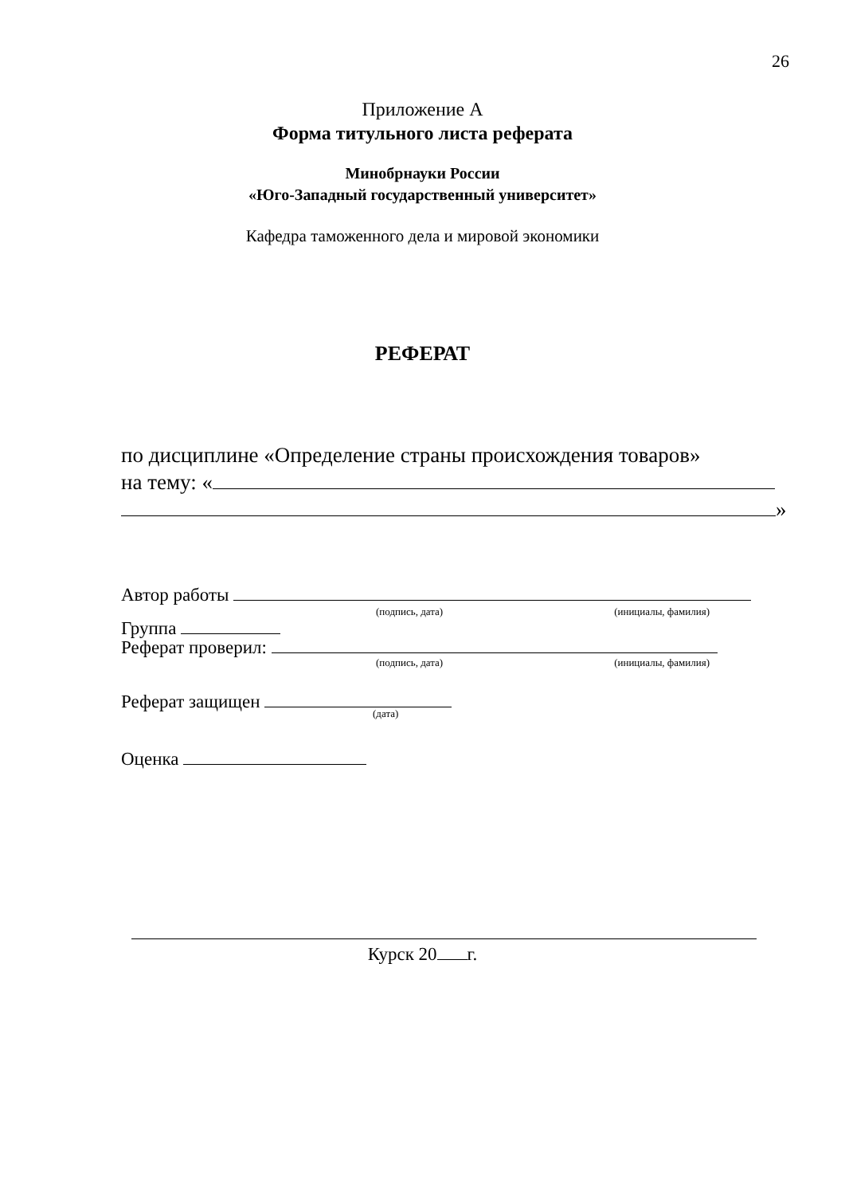26
Приложение А
Форма титульного листа реферата
Минобрнауки России
«Юго-Западный государственный университет»
Кафедра таможенного дела и мировой экономики
РЕФЕРАТ
по дисциплине «Определение страны происхождения товаров»
на тему: «
»
Автор работы
(подпись, дата) (инициалы, фамилия)
Группа
Реферат проверил:
(подпись, дата) (инициалы, фамилия)
Реферат защищен
(дата)
Оценка
Курск 20 г.